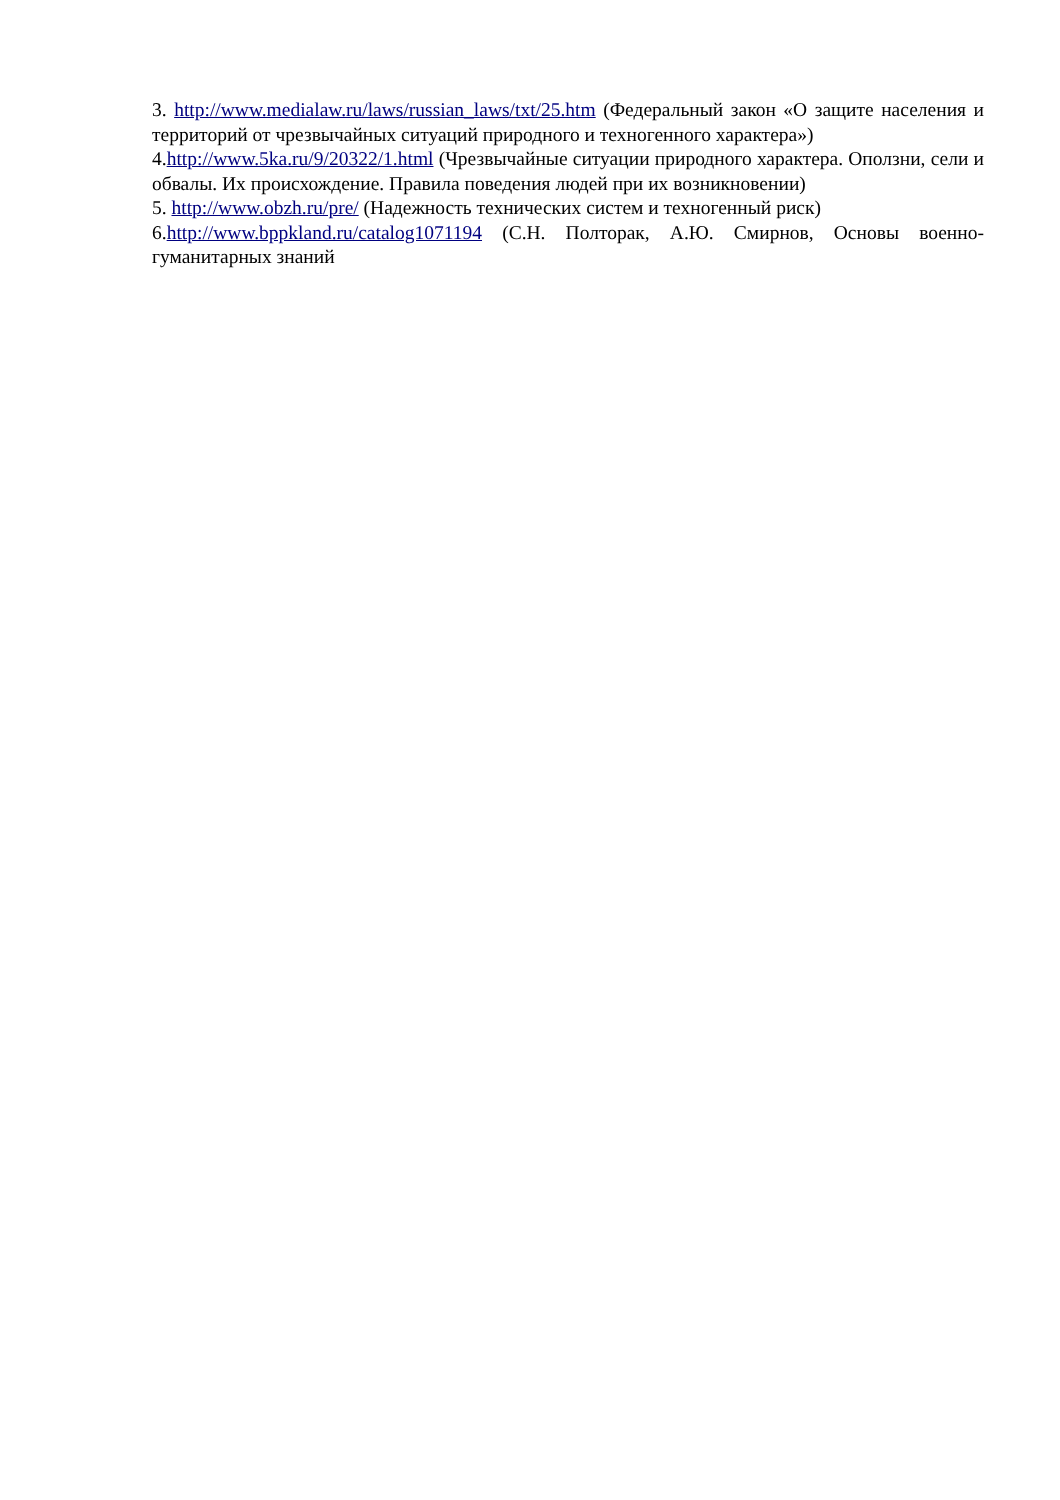3. http://www.medialaw.ru/laws/russian_laws/txt/25.htm (Федеральный закон «О защите населения и территорий от чрезвычайных ситуаций природного и техногенного характера»)
4.http://www.5ka.ru/9/20322/1.html (Чрезвычайные ситуации природного характера. Оползни, сели и обвалы. Их происхождение. Правила поведения людей при их возникновении)
5. http://www.obzh.ru/pre/ (Надежность технических систем и техногенный риск)
6.http://www.bppkland.ru/catalog1071194 (С.Н. Полторак, А.Ю. Смирнов, Основы военно-гуманитарных знаний